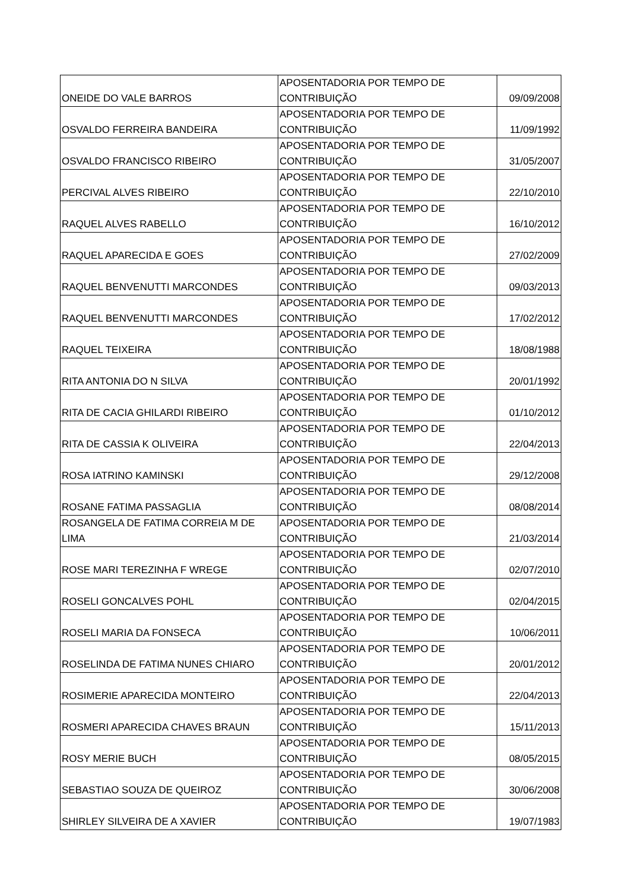| ONEIDE DO VALE BARROS | APOSENTADORIA POR TEMPO DE CONTRIBUIÇÃO | 09/09/2008 |
| OSVALDO FERREIRA BANDEIRA | APOSENTADORIA POR TEMPO DE CONTRIBUIÇÃO | 11/09/1992 |
| OSVALDO FRANCISCO RIBEIRO | APOSENTADORIA POR TEMPO DE CONTRIBUIÇÃO | 31/05/2007 |
| PERCIVAL ALVES RIBEIRO | APOSENTADORIA POR TEMPO DE CONTRIBUIÇÃO | 22/10/2010 |
| RAQUEL ALVES RABELLO | APOSENTADORIA POR TEMPO DE CONTRIBUIÇÃO | 16/10/2012 |
| RAQUEL APARECIDA E GOES | APOSENTADORIA POR TEMPO DE CONTRIBUIÇÃO | 27/02/2009 |
| RAQUEL BENVENUTTI MARCONDES | APOSENTADORIA POR TEMPO DE CONTRIBUIÇÃO | 09/03/2013 |
| RAQUEL BENVENUTTI MARCONDES | APOSENTADORIA POR TEMPO DE CONTRIBUIÇÃO | 17/02/2012 |
| RAQUEL TEIXEIRA | APOSENTADORIA POR TEMPO DE CONTRIBUIÇÃO | 18/08/1988 |
| RITA ANTONIA DO N SILVA | APOSENTADORIA POR TEMPO DE CONTRIBUIÇÃO | 20/01/1992 |
| RITA DE CACIA GHILARDI RIBEIRO | APOSENTADORIA POR TEMPO DE CONTRIBUIÇÃO | 01/10/2012 |
| RITA DE CASSIA K OLIVEIRA | APOSENTADORIA POR TEMPO DE CONTRIBUIÇÃO | 22/04/2013 |
| ROSA IATRINO KAMINSKI | APOSENTADORIA POR TEMPO DE CONTRIBUIÇÃO | 29/12/2008 |
| ROSANE FATIMA PASSAGLIA | APOSENTADORIA POR TEMPO DE CONTRIBUIÇÃO | 08/08/2014 |
| ROSANGELA DE FATIMA CORREIA M DE LIMA | APOSENTADORIA POR TEMPO DE CONTRIBUIÇÃO | 21/03/2014 |
| ROSE MARI TEREZINHA F WREGE | APOSENTADORIA POR TEMPO DE CONTRIBUIÇÃO | 02/07/2010 |
| ROSELI GONCALVES POHL | APOSENTADORIA POR TEMPO DE CONTRIBUIÇÃO | 02/04/2015 |
| ROSELI MARIA DA FONSECA | APOSENTADORIA POR TEMPO DE CONTRIBUIÇÃO | 10/06/2011 |
| ROSELINDA DE FATIMA NUNES CHIARO | APOSENTADORIA POR TEMPO DE CONTRIBUIÇÃO | 20/01/2012 |
| ROSIMERIE APARECIDA MONTEIRO | APOSENTADORIA POR TEMPO DE CONTRIBUIÇÃO | 22/04/2013 |
| ROSMERI APARECIDA CHAVES BRAUN | APOSENTADORIA POR TEMPO DE CONTRIBUIÇÃO | 15/11/2013 |
| ROSY MERIE BUCH | APOSENTADORIA POR TEMPO DE CONTRIBUIÇÃO | 08/05/2015 |
| SEBASTIAO SOUZA DE QUEIROZ | APOSENTADORIA POR TEMPO DE CONTRIBUIÇÃO | 30/06/2008 |
| SHIRLEY SILVEIRA DE A XAVIER | APOSENTADORIA POR TEMPO DE CONTRIBUIÇÃO | 19/07/1983 |